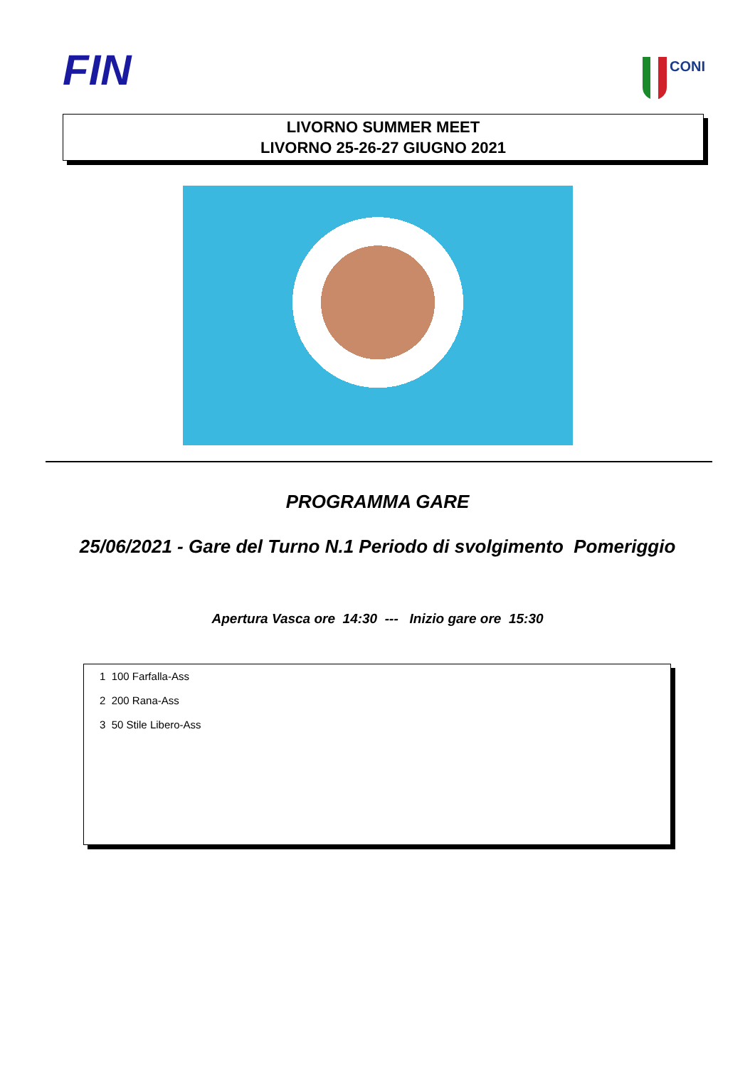FIN
CONI
LIVORNO SUMMER MEET
LIVORNO 25-26-27 GIUGNO 2021
PROGRAMMA GARE
25/06/2021 - Gare del Turno N.1 Periodo di svolgimento Pomeriggio
Apertura Vasca ore 14:30 --- Inizio gare ore 15:30
1 100 Farfalla-Ass
2 200 Rana-Ass
3 50 Stile Libero-Ass